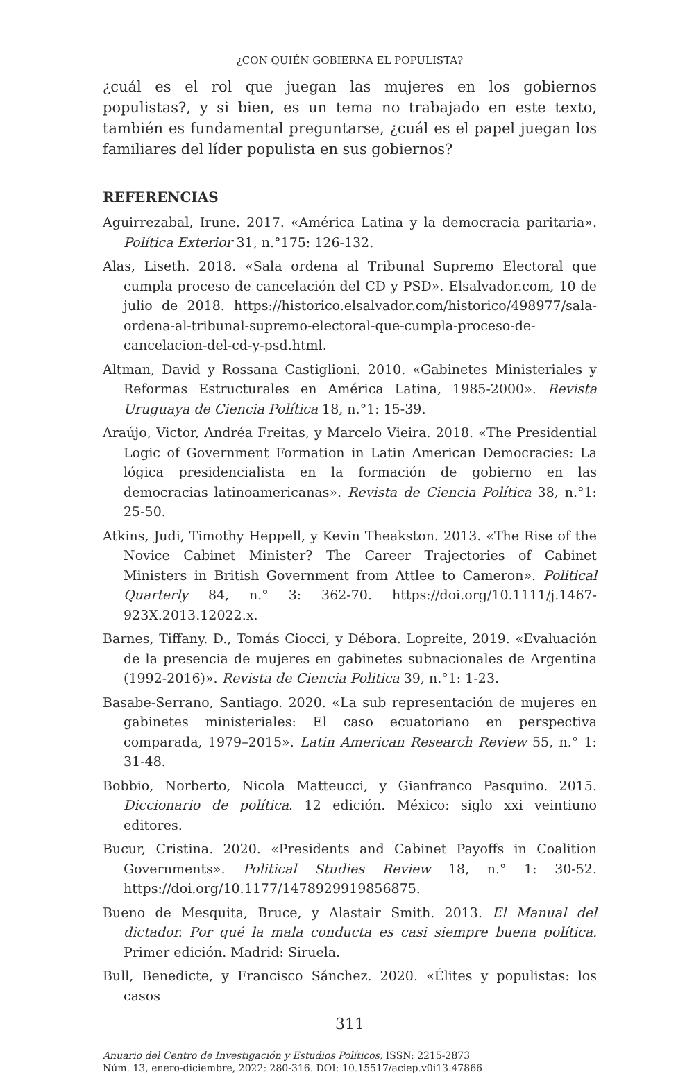¿CON QUIÉN GOBIERNA EL POPULISTA?
¿cuál es el rol que juegan las mujeres en los gobiernos populistas?, y si bien, es un tema no trabajado en este texto, también es fundamental preguntarse, ¿cuál es el papel juegan los familiares del líder populista en sus gobiernos?
REFERENCIAS
Aguirrezabal, Irune. 2017. «América Latina y la democracia paritaria». Política Exterior 31, n.°175: 126-132.
Alas, Liseth. 2018. «Sala ordena al Tribunal Supremo Electoral que cumpla proceso de cancelación del CD y PSD». Elsalvador.com, 10 de julio de 2018. https://historico.elsalvador.com/historico/498977/sala-ordena-al-tribunal-supremo-electoral-que-cumpla-proceso-de-cancelacion-del-cd-y-psd.html.
Altman, David y Rossana Castiglioni. 2010. «Gabinetes Ministeriales y Reformas Estructurales en América Latina, 1985-2000». Revista Uruguaya de Ciencia Política 18, n.°1: 15-39.
Araújo, Victor, Andréa Freitas, y Marcelo Vieira. 2018. «The Presidential Logic of Government Formation in Latin American Democracies: La lógica presidencialista en la formación de gobierno en las democracias latinoamericanas». Revista de Ciencia Política 38, n.°1: 25-50.
Atkins, Judi, Timothy Heppell, y Kevin Theakston. 2013. «The Rise of the Novice Cabinet Minister? The Career Trajectories of Cabinet Ministers in British Government from Attlee to Cameron». Political Quarterly 84, n.° 3: 362-70. https://doi.org/10.1111/j.1467-923X.2013.12022.x.
Barnes, Tiffany. D., Tomás Ciocci, y Débora. Lopreite, 2019. «Evaluación de la presencia de mujeres en gabinetes subnacionales de Argentina (1992-2016)». Revista de Ciencia Politica 39, n.°1: 1-23.
Basabe-Serrano, Santiago. 2020. «La sub representación de mujeres en gabinetes ministeriales: El caso ecuatoriano en perspectiva comparada, 1979–2015». Latin American Research Review 55, n.° 1: 31-48.
Bobbio, Norberto, Nicola Matteucci, y Gianfranco Pasquino. 2015. Diccionario de política. 12 edición. México: siglo xxi veintiuno editores.
Bucur, Cristina. 2020. «Presidents and Cabinet Payoffs in Coalition Governments». Political Studies Review 18, n.° 1: 30-52. https://doi.org/10.1177/1478929919856875.
Bueno de Mesquita, Bruce, y Alastair Smith. 2013. El Manual del dictador. Por qué la mala conducta es casi siempre buena política. Primer edición. Madrid: Siruela.
Bull, Benedicte, y Francisco Sánchez. 2020. «Élites y populistas: los casos
311
Anuario del Centro de Investigación y Estudios Políticos, ISSN: 2215-2873
Núm. 13, enero-diciembre, 2022: 280-316. DOI: 10.15517/aciep.v0i13.47866